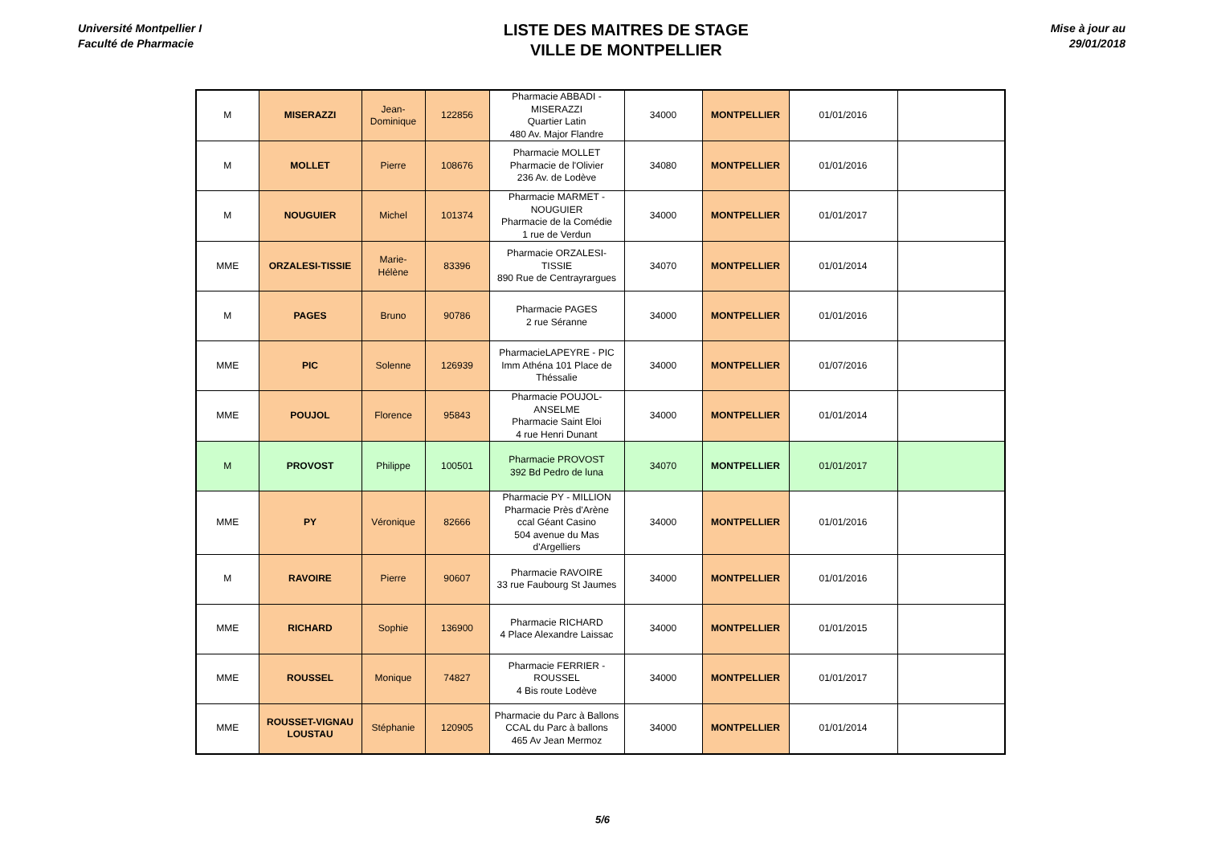Université Montpellier I
Faculté de Pharmacie
LISTE DES MAITRES DE STAGE
VILLE DE MONTPELLIER
Mise à jour au
29/01/2018
| M | MISERAZZI | Jean- Dominique | 122856 | Pharmacie ABBADI - MISERAZZI Quartier Latin 480 Av. Major Flandre | 34000 | MONTPELLIER | 01/01/2016 | |
| M | MOLLET | Pierre | 108676 | Pharmacie MOLLET Pharmacie de l'Olivier 236 Av. de Lodève | 34080 | MONTPELLIER | 01/01/2016 | |
| M | NOUGUIER | Michel | 101374 | Pharmacie MARMET - NOUGUIER Pharmacie de la Comédie 1 rue de Verdun | 34000 | MONTPELLIER | 01/01/2017 | |
| MME | ORZALESI-TISSIE | Marie- Hélène | 83396 | Pharmacie ORZALESI- TISSIE 890 Rue de Centrayrargues | 34070 | MONTPELLIER | 01/01/2014 | |
| M | PAGES | Bruno | 90786 | Pharmacie PAGES 2 rue Séranne | 34000 | MONTPELLIER | 01/01/2016 | |
| MME | PIC | Solenne | 126939 | PharmacieLAPEYRE - PIC Imm Athéna 101 Place de Théssalie | 34000 | MONTPELLIER | 01/07/2016 | |
| MME | POUJOL | Florence | 95843 | Pharmacie POUJOL- ANSELME Pharmacie Saint Eloi 4 rue Henri Dunant | 34000 | MONTPELLIER | 01/01/2014 | |
| M | PROVOST | Philippe | 100501 | Pharmacie PROVOST 392 Bd Pedro de luna | 34070 | MONTPELLIER | 01/01/2017 | |
| MME | PY | Véronique | 82666 | Pharmacie PY - MILLION Pharmacie Près d'Arène ccal Géant Casino 504 avenue du Mas d'Argelliers | 34000 | MONTPELLIER | 01/01/2016 | |
| M | RAVOIRE | Pierre | 90607 | Pharmacie RAVOIRE 33 rue Faubourg St Jaumes | 34000 | MONTPELLIER | 01/01/2016 | |
| MME | RICHARD | Sophie | 136900 | Pharmacie RICHARD 4 Place Alexandre Laissac | 34000 | MONTPELLIER | 01/01/2015 | |
| MME | ROUSSEL | Monique | 74827 | Pharmacie FERRIER - ROUSSEL 4 Bis route Lodève | 34000 | MONTPELLIER | 01/01/2017 | |
| MME | ROUSSET-VIGNAU LOUSTAU | Stéphanie | 120905 | Pharmacie du Parc à Ballons CCAL du Parc à ballons 465 Av Jean Mermoz | 34000 | MONTPELLIER | 01/01/2014 | |
5/6